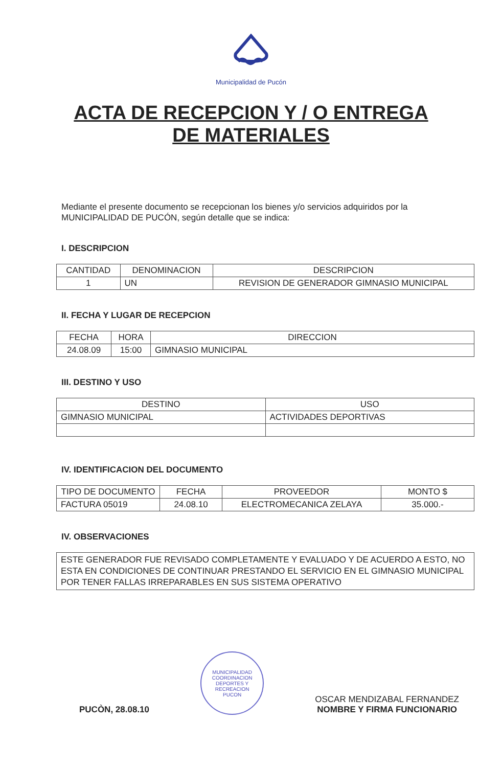Municipalidad de Pucón
ACTA DE RECEPCION Y / O ENTREGA
DE MATERIALES
Mediante el presente documento se recepcionan los bienes y/o servicios adquiridos por la MUNICIPALIDAD DE PUCÓN, según detalle que se indica:
I. DESCRIPCION
| CANTIDAD | DENOMINACION | DESCRIPCION |
| --- | --- | --- |
| 1 | UN | REVISION DE GENERADOR GIMNASIO MUNICIPAL |
II. FECHA Y LUGAR DE RECEPCION
| FECHA | HORA | DIRECCION |
| --- | --- | --- |
| 24.08.09 | 15:00 | GIMNASIO MUNICIPAL |
III. DESTINO Y USO
| DESTINO | USO |
| --- | --- |
| GIMNASIO MUNICIPAL | ACTIVIDADES DEPORTIVAS |
IV. IDENTIFICACION DEL DOCUMENTO
| TIPO DE DOCUMENTO | FECHA | PROVEEDOR | MONTO $ |
| --- | --- | --- | --- |
| FACTURA 05019 | 24.08.10 | ELECTROMECANICA ZELAYA | 35.000.- |
IV. OBSERVACIONES
ESTE GENERADOR FUE REVISADO COMPLETAMENTE Y EVALUADO Y DE ACUERDO A ESTO, NO ESTA EN CONDICIONES DE CONTINUAR PRESTANDO EL SERVICIO EN EL GIMNASIO MUNICIPAL POR TENER FALLAS IRREPARABLES EN SUS SISTEMA OPERATIVO
PUCÒN, 28.08.10
MUNICIPALIDAD
COORDINACION
DEPORTES Y
RECREACION
PUCON
OSCAR MENDIZABAL FERNANDEZ
NOMBRE Y FIRMA FUNCIONARIO